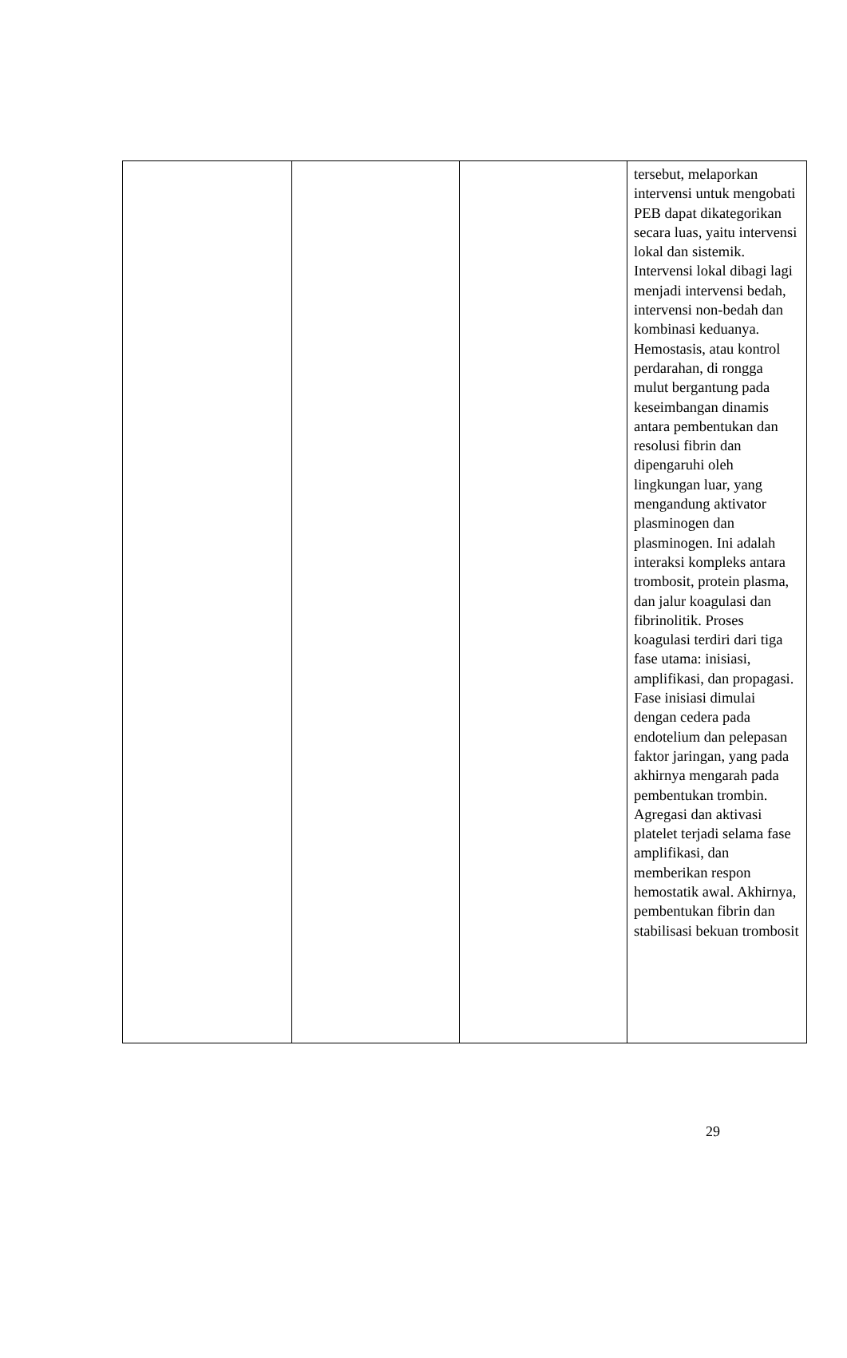| | | | tersebut, melaporkan intervensi untuk mengobati PEB dapat dikategorikan secara luas, yaitu intervensi lokal dan sistemik. Intervensi lokal dibagi lagi menjadi intervensi bedah, intervensi non-bedah dan kombinasi keduanya. Hemostasis, atau kontrol perdarahan, di rongga mulut bergantung pada keseimbangan dinamis antara pembentukan dan resolusi fibrin dan dipengaruhi oleh lingkungan luar, yang mengandung aktivator plasminogen dan plasminogen. Ini adalah interaksi kompleks antara trombosit, protein plasma, dan jalur koagulasi dan fibrinolitik. Proses koagulasi terdiri dari tiga fase utama: inisiasi, amplifikasi, dan propagasi. Fase inisiasi dimulai dengan cedera pada endotelium dan pelepasan faktor jaringan, yang pada akhirnya mengarah pada pembentukan trombin. Agregasi dan aktivasi platelet terjadi selama fase amplifikasi, dan memberikan respon hemostatik awal. Akhirnya, pembentukan fibrin dan stabilisasi bekuan trombosit |
29